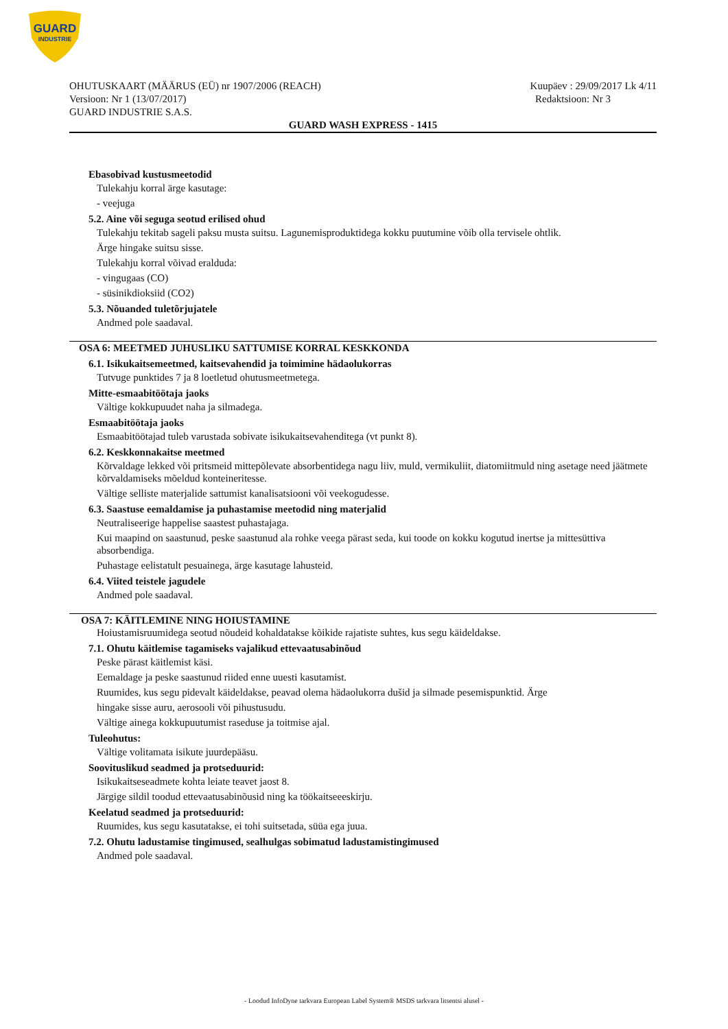GUARD
INDUSTRIE
OHUTUSKAART (MÄÄRUS (EÜ) nr 1907/2006 (REACH) Kuupäev : 29/09/2017 Lk 4/11
Versioon: Nr 1 (13/07/2017) Redaktsioon: Nr 3
GUARD INDUSTRIE S.A.S.
GUARD WASH EXPRESS - 1415
Ebasobivad kustusmeetodid
Tulekahju korral ärge kasutage:
- veejuga
5.2. Aine või seguga seotud erilised ohud
Tulekahju tekitab sageli paksu musta suitsu. Lagunemisproduktidega kokku puutumine võib olla tervisele ohtlik.
Ärge hingake suitsu sisse.
Tulekahju korral võivad eralduda:
- vingugaas (CO)
- süsinikdioksiid (CO2)
5.3. Nõuanded tuletõrjujatele
Andmed pole saadaval.
OSA 6: MEETMED JUHUSLIKU SATTUMISE KORRAL KESKKONDA
6.1. Isikukaitsemeetmed, kaitsevahendid ja toimimine hädaolukorras
Tutvuge punktides 7 ja 8 loetletud ohutusmeetmetega.
Mitte-esmaabitöötaja jaoks
Vältige kokkupuudet naha ja silmadega.
Esmaabitöötaja jaoks
Esmaabitöötajad tuleb varustada sobivate isikukaitsevahenditega (vt punkt 8).
6.2. Keskkonnakaitse meetmed
Kõrvaldage lekked või pritsmeid mittepõlevate absorbentidega nagu liiv, muld, vermikuliit, diatomiitmuld ning asetage need jäätmete kõrvaldamiseks mõeldud konteineritesse.
Vältige selliste materjalide sattumist kanalisatsiooni või veekogudesse.
6.3. Saastuse eemaldamise ja puhastamise meetodid ning materjalid
Neutraliseerige happelise saastest puhastajaga.
Kui maapind on saastunud, peske saastunud ala rohke veega pärast seda, kui toode on kokku kogutud inertse ja mittesüttiva absorbendiga.
Puhastage eelistatult pesuainega, ärge kasutage lahusteid.
6.4. Viited teistele jagudele
Andmed pole saadaval.
OSA 7: KÄITLEMINE NING HOIUSTAMINE
Hoiustamisruumidega seotud nõudeid kohaldatakse kõikide rajatiste suhtes, kus segu käideldakse.
7.1. Ohutu käitlemise tagamiseks vajalikud ettevaatusabinõud
Peske pärast käitlemist käsi.
Eemaldage ja peske saastunud riided enne uuesti kasutamist.
Ruumides, kus segu pidevalt käideldakse, peavad olema hädaolukorra dušid ja silmade pesemispunktid. Ärge
hingake sisse auru, aerosooli või pihustusudu.
Vältige ainega kokkupuutumist raseduse ja toitmise ajal.
Tuleohutus:
Vältige volitamata isikute juurdepääsu.
Soovituslikud seadmed ja protseduurid:
Isikukaitseseadmete kohta leiate teavet jaost 8.
Järgige sildil toodud ettevaatusabinõusid ning ka töökaitseeeskirju.
Keelatud seadmed ja protseduurid:
Ruumides, kus segu kasutatakse, ei tohi suitsetada, süüa ega juua.
7.2. Ohutu ladustamise tingimused, sealhulgas sobimatud ladustamistingimused
Andmed pole saadaval.
- Loodud InfoDyne tarkvara European Label System® MSDS tarkvara litsentsi alusel -